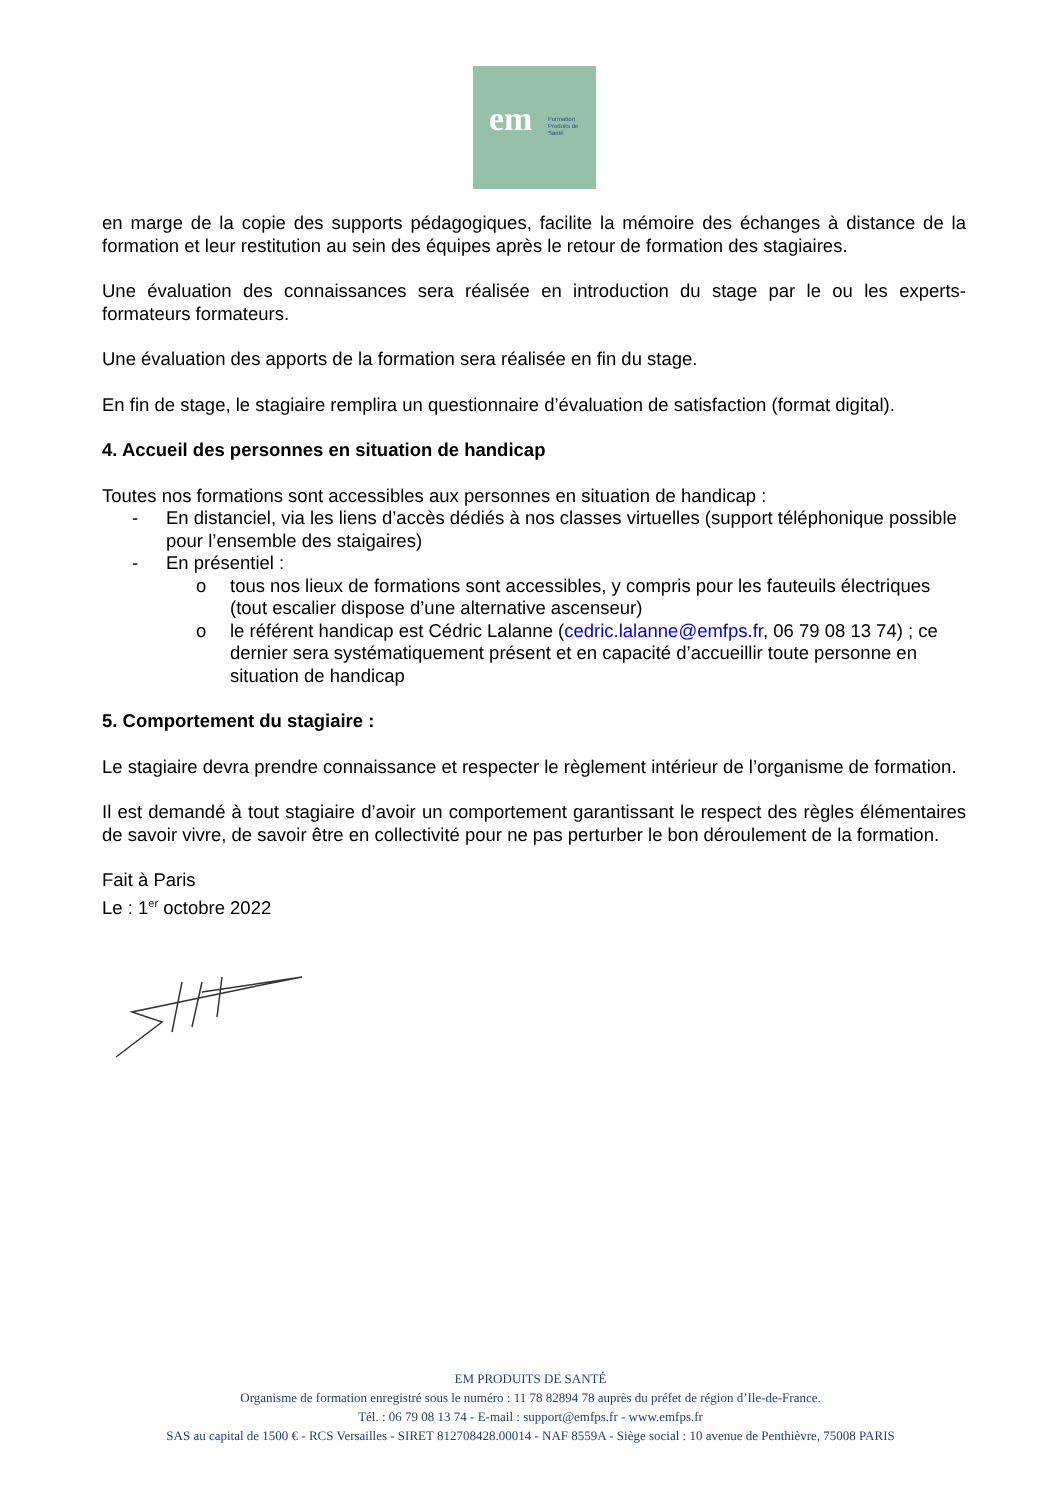em Formation
Produits de
Santé
en marge de la copie des supports pédagogiques, facilite la mémoire des échanges à distance de la formation et leur restitution au sein des équipes après le retour de formation des stagiaires.
Une évaluation des connaissances sera réalisée en introduction du stage par le ou les experts-formateurs formateurs.
Une évaluation des apports de la formation sera réalisée en fin du stage.
En fin de stage, le stagiaire remplira un questionnaire d’évaluation de satisfaction (format digital).
4. Accueil des personnes en situation de handicap
Toutes nos formations sont accessibles aux personnes en situation de handicap :
- En distanciel, via les liens d’accès dédiés à nos classes virtuelles (support téléphonique possible pour l’ensemble des staigaires)
- En présentiel :
o tous nos lieux de formations sont accessibles, y compris pour les fauteuils électriques (tout escalier dispose d’une alternative ascenseur)
o le référent handicap est Cédric Lalanne (cedric.lalanne@emfps.fr, 06 79 08 13 74) ; ce dernier sera systématiquement présent et en capacité d’accueillir toute personne en situation de handicap
5. Comportement du stagiaire :
Le stagiaire devra prendre connaissance et respecter le règlement intérieur de l’organisme de formation.
Il est demandé à tout stagiaire d’avoir un comportement garantissant le respect des règles élémentaires de savoir vivre, de savoir être en collectivité pour ne pas perturber le bon déroulement de la formation.
Fait à Paris
Le : 1<sup>er</sup> octobre 2022
EM PRODUITS DE SANTÉ
Organisme de formation enregistré sous le numéro : 11 78 82894 78 auprès du préfet de région d’Ile-de-France.
Tél. : 06 79 08 13 74 - E-mail : support@emfps.fr - www.emfps.fr
SAS au capital de 1500 € - RCS Versailles - SIRET 812708428.00014 - NAF 8559A - Siège social : 10 avenue de Penthièvre, 75008 PARIS